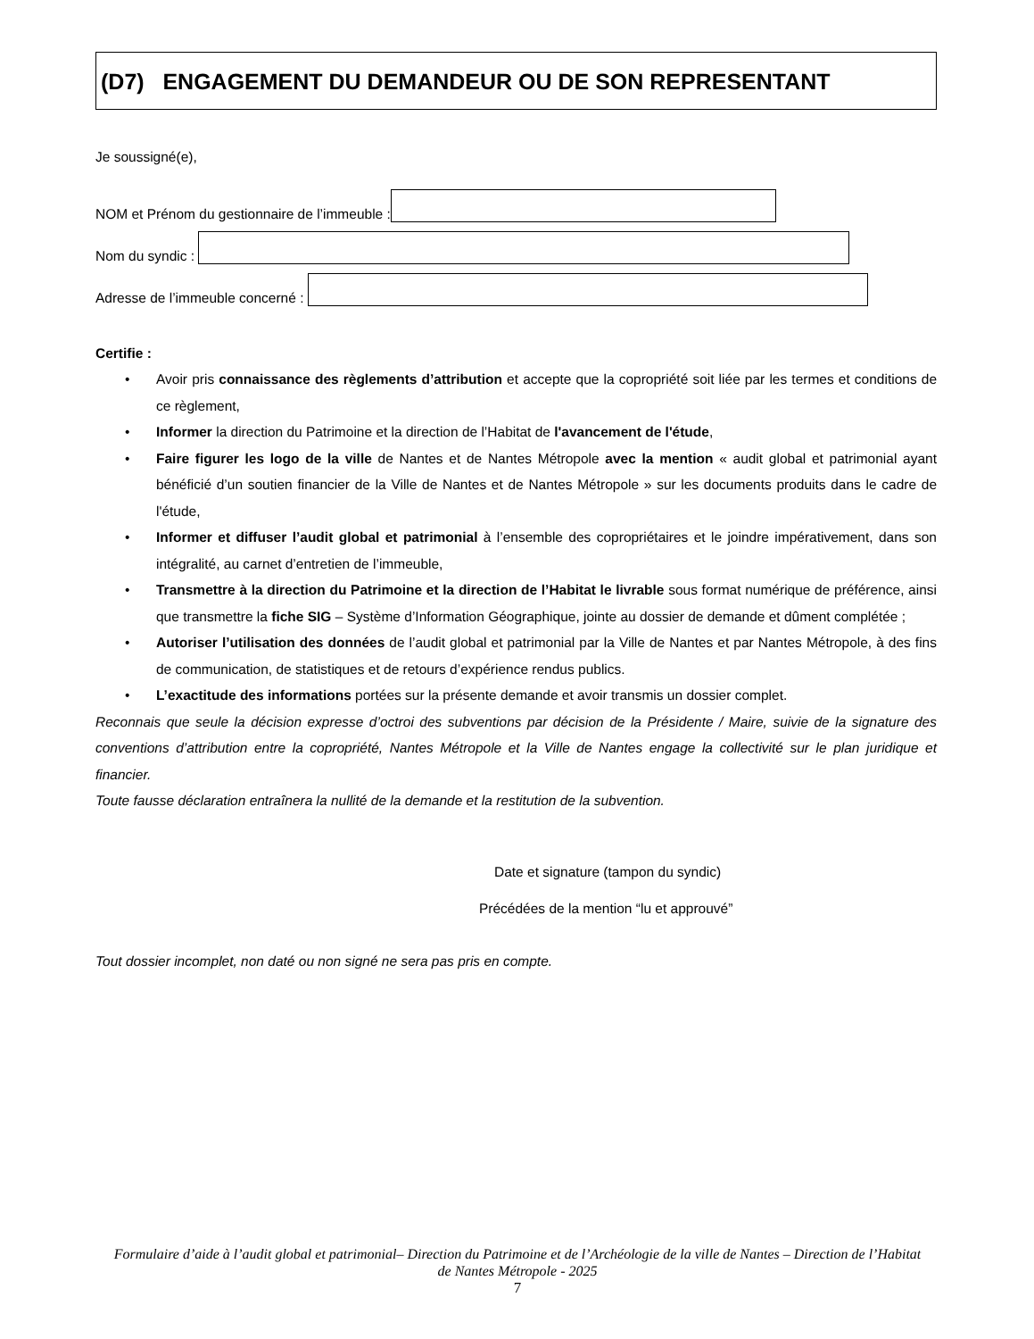(D7) ENGAGEMENT DU DEMANDEUR OU DE SON REPRESENTANT
Je soussigné(e),
NOM et Prénom du gestionnaire de l’immeuble :
Nom du syndic :
Adresse de l’immeuble concerné :
Certifie :
• Avoir pris connaissance des règlements d’attribution et accepte que la copropriété soit liée par les termes et conditions de ce règlement,
• Informer la direction du Patrimoine et la direction de l’Habitat de l'avancement de l'étude,
• Faire figurer les logo de la ville de Nantes et de Nantes Métropole avec la mention « audit global et patrimonial ayant bénéficié d’un soutien financier de la Ville de Nantes et de Nantes Métropole » sur les documents produits dans le cadre de l'étude,
• Informer et diffuser l’audit global et patrimonial à l’ensemble des copropriétaires et le joindre impérativement, dans son intégralité, au carnet d’entretien de l’immeuble,
• Transmettre à la direction du Patrimoine et la direction de l’Habitat le livrable sous format numérique de préférence, ainsi que transmettre la fiche SIG – Système d’Information Géographique, jointe au dossier de demande et dûment complétée ;
• Autoriser l’utilisation des données de l’audit global et patrimonial par la Ville de Nantes et par Nantes Métropole, à des fins de communication, de statistiques et de retours d’expérience rendus publics.
• L’exactitude des informations portées sur la présente demande et avoir transmis un dossier complet.
Reconnais que seule la décision expresse d’octroi des subventions par décision de la Présidente / Maire, suivie de la signature des conventions d’attribution entre la copropriété, Nantes Métropole et la Ville de Nantes engage la collectivité sur le plan juridique et financier.
Toute fausse déclaration entraînera la nullité de la demande et la restitution de la subvention.
Date et signature (tampon du syndic)
Précédées de la mention “lu et approuvé”
Tout dossier incomplet, non daté ou non signé ne sera pas pris en compte.
Formulaire d’aide à l’audit global et patrimonial– Direction du Patrimoine et de l’Archéologie de la ville de Nantes – Direction de l’Habitat de Nantes Métropole - 2025
7